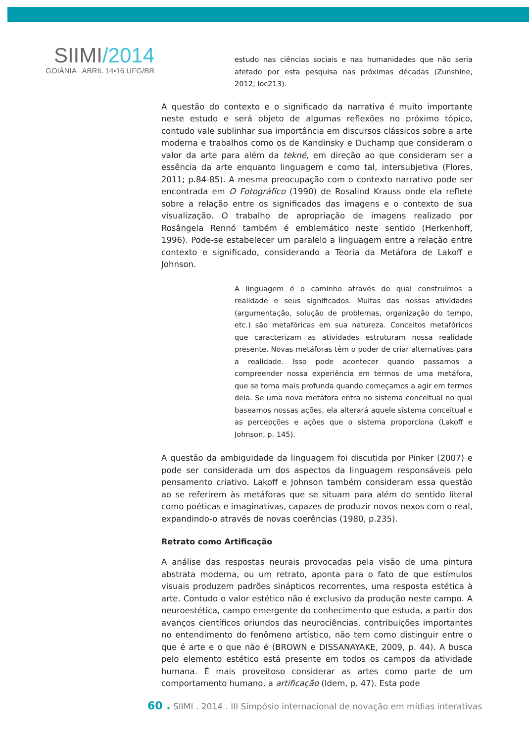SIIMI/2014
GOIÂNIA ABRIL 14•16 UFG/BR
estudo nas ciências sociais e nas humanidades que não seria afetado por esta pesquisa nas próximas décadas (Zunshine, 2012; loc213).
A questão do contexto e o significado da narrativa é muito importante neste estudo e será objeto de algumas reflexões no próximo tópico, contudo vale sublinhar sua importância em discursos clássicos sobre a arte moderna e trabalhos como os de Kandinsky e Duchamp que consideram o valor da arte para além da tekné, em direção ao que consideram ser a essência da arte enquanto linguagem e como tal, intersubjetiva (Flores, 2011; p.84-85). A mesma preocupação com o contexto narrativo pode ser encontrada em O Fotográfico (1990) de Rosalind Krauss onde ela reflete sobre a relação entre os significados das imagens e o contexto de sua visualização. O trabalho de apropriação de imagens realizado por Rosângela Rennó também é emblemático neste sentido (Herkenhoff, 1996). Pode-se estabelecer um paralelo a linguagem entre a relação entre contexto e significado, considerando a Teoria da Metáfora de Lakoff e Johnson.
A linguagem é o caminho através do qual construímos a realidade e seus significados. Muitas das nossas atividades (argumentação, solução de problemas, organização do tempo, etc.) são metafóricas em sua natureza. Conceitos metafóricos que caracterizam as atividades estruturam nossa realidade presente. Novas metáforas têm o poder de criar alternativas para a realidade. Isso pode acontecer quando passamos a compreender nossa experiência em termos de uma metáfora, que se torna mais profunda quando começamos a agir em termos dela. Se uma nova metáfora entra no sistema conceitual no qual baseamos nossas ações, ela alterará aquele sistema conceitual e as percepções e ações que o sistema proporciona (Lakoff e Johnson, p. 145).
A questão da ambiguidade da linguagem foi discutida por Pinker (2007) e pode ser considerada um dos aspectos da linguagem responsáveis pelo pensamento criativo. Lakoff e Johnson também consideram essa questão ao se referirem às metáforas que se situam para além do sentido literal como poéticas e imaginativas, capazes de produzir novos nexos com o real, expandindo-o através de novas coerências (1980, p.235).
Retrato como Artificação
A análise das respostas neurais provocadas pela visão de uma pintura abstrata moderna, ou um retrato, aponta para o fato de que estímulos visuais produzem padrões sinápticos recorrentes, uma resposta estética à arte. Contudo o valor estético não é exclusivo da produção neste campo. A neuroestética, campo emergente do conhecimento que estuda, a partir dos avanços científicos oriundos das neurociências, contribuições importantes no entendimento do fenômeno artístico, não tem como distinguir entre o que é arte e o que não é (BROWN e DISSANAYAKE, 2009, p. 44). A busca pelo elemento estético está presente em todos os campos da atividade humana. É mais proveitoso considerar as artes como parte de um comportamento humano, a artificação (Idem, p. 47). Esta pode
60 . SIIMI . 2014 . III Símpósio internacional de novação em mídias interativas